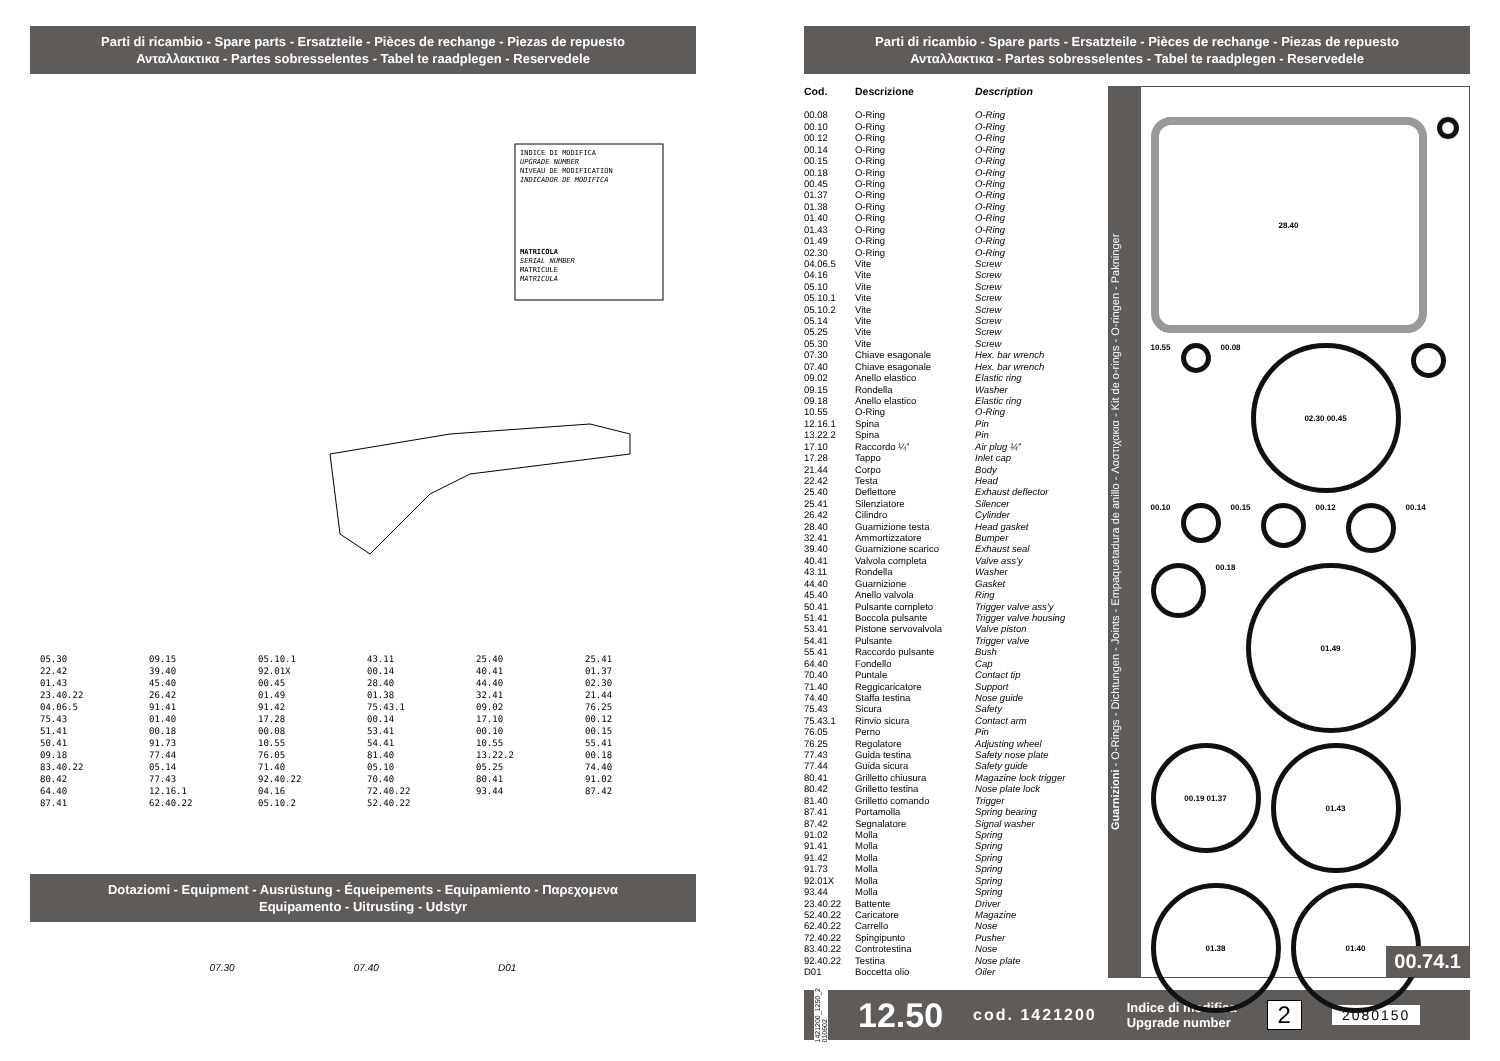Parti di ricambio - Spare parts - Ersatzteile - Pièces de rechange - Piezas de repuesto
Ανταλλακτικα - Partes sobresselentes - Tabel te raadplegen - Reservedele
INDICE DI MODIFICA
UPGRADE NUMBER
NIVEAU DE MODIFICATION
INDICADOR DE MODIFICA
MATRICOLA
SERIAL NUMBER
MATRICULE
MATRICULA
05.30 09.15 05.10.1 43.11 25.40 25.41 22.42 39.40 92.01X 00.14 40.41 01.37 01.43 45.40 00.45 28.40 44.40 02.30 23.40.22 26.42 01.49 01.38 32.41 21.44 04.06.5 91.41 91.42 75.43.1 09.02 76.25 75.43 01.40 17.28 00.14 17.10 00.12 51.41 00.18 00.08 53.41 00.10 00.15 50.41 91.73 10.55 54.41 10.55 55.41 09.18 77.44 76.05 81.40 13.22.2 00.18 83.40.22 05.14 71.40 05.10 05.25 74.40 80.42 77.43 92.40.22 70.40 80.41 91.02 64.40 12.16.1 04.16 72.40.22 93.44 87.42 87.41 62.40.22 05.10.2 52.40.22
Dotaziomi - Equipment - Ausrüstung - Équeipements - Equipamiento - Παρεχομενα
Equipamento - Uitrusting - Udstyr
07.30 07.40 D01
Parti di ricambio - Spare parts - Ersatzteile - Pièces de rechange - Piezas de repuesto
Ανταλλακτικα - Partes sobresselentes - Tabel te raadplegen - Reservedele
| Cod. | Descrizione | Description |
| --- | --- | --- |
| 00.08 | O-Ring | O-Ring |
| 00.10 | O-Ring | O-Ring |
| 00.12 | O-Ring | O-Ring |
| 00.14 | O-Ring | O-Ring |
| 00.15 | O-Ring | O-Ring |
| 00.18 | O-Ring | O-Ring |
| 00.45 | O-Ring | O-Ring |
| 01.37 | O-Ring | O-Ring |
| 01.38 | O-Ring | O-Ring |
| 01.40 | O-Ring | O-Ring |
| 01.43 | O-Ring | O-Ring |
| 01.49 | O-Ring | O-Ring |
| 02.30 | O-Ring | O-Ring |
| 04.06.5 | Vite | Screw |
| 04.16 | Vite | Screw |
| 05.10 | Vite | Screw |
| 05.10.1 | Vite | Screw |
| 05.10.2 | Vite | Screw |
| 05.14 | Vite | Screw |
| 05.25 | Vite | Screw |
| 05.30 | Vite | Screw |
| 07.30 | Chiave esagonale | Hex. bar wrench |
| 07.40 | Chiave esagonale | Hex. bar wrench |
| 09.02 | Anello elastico | Elastic ring |
| 09.15 | Rondella | Washer |
| 09.18 | Anello elastico | Elastic ring |
| 10.55 | O-Ring | O-Ring |
| 12.16.1 | Spina | Pin |
| 13.22.2 | Spina | Pin |
| 17.10 | Raccordo ¼” | Air plug ¼” |
| 17.28 | Tappo | Inlet cap |
| 21.44 | Corpo | Body |
| 22.42 | Testa | Head |
| 25.40 | Deflettore | Exhaust deflector |
| 25.41 | Silenziatore | Silencer |
| 26.42 | Cilindro | Cylinder |
| 28.40 | Guarnizione testa | Head gasket |
| 32.41 | Ammortizzatore | Bumper |
| 39.40 | Guarnizione scarico | Exhaust seal |
| 40.41 | Valvola completa | Valve ass’y |
| 43.11 | Rondella | Washer |
| 44.40 | Guarnizione | Gasket |
| 45.40 | Anello valvola | Ring |
| 50.41 | Pulsante completo | Trigger valve ass’y |
| 51.41 | Boccola pulsante | Trigger valve housing |
| 53.41 | Pistone servovalvola | Valve piston |
| 54.41 | Pulsante | Trigger valve |
| 55.41 | Raccordo pulsante | Bush |
| 64.40 | Fondello | Cap |
| 70.40 | Puntale | Contact tip |
| 71.40 | Reggicaricatore | Support |
| 74.40 | Staffa testina | Nose guide |
| 75.43 | Sicura | Safety |
| 75.43.1 | Rinvio sicura | Contact arm |
| 76.05 | Perno | Pin |
| 76.25 | Regolatore | Adjusting wheel |
| 77.43 | Guida testina | Safety nose plate |
| 77.44 | Guida sicura | Safety guide |
| 80.41 | Grilletto chiusura | Magazine lock trigger |
| 80.42 | Grilletto testina | Nose plate lock |
| 81.40 | Grilletto comando | Trigger |
| 87.41 | Portamolla | Spring bearing |
| 87.42 | Segnalatore | Signal washer |
| 91.02 | Molla | Spring |
| 91.41 | Molla | Spring |
| 91.42 | Molla | Spring |
| 91.73 | Molla | Spring |
| 92.01X | Molla | Spring |
| 93.44 | Molla | Spring |
| 23.40.22 | Battente | Driver |
| 52.40.22 | Caricatore | Magazine |
| 62.40.22 | Carrello | Nose |
| 72.40.22 | Spingipunto | Pusher |
| 83.40.22 | Controtestina | Nose |
| 92.40.22 | Testina | Nose plate |
| D01 | Boccetta olio | Oiler |
Guarnizioni - O-Rings - Dichtungen - Joints - Empaquetadura de anillo - Λαστιχακια - Kit de o-rings - O-ringen - Pakninger
28.40
10.55
00.08
02.30 00.45
00.10
00.15
00.12
00.14
00.18
01.49
00.19 01.37
01.43
01.38
01.40
00.74.1
1421200_1250_2 010602 12.50 cod. 1421200 Indice di modifica
Upgrade number 2 2080150